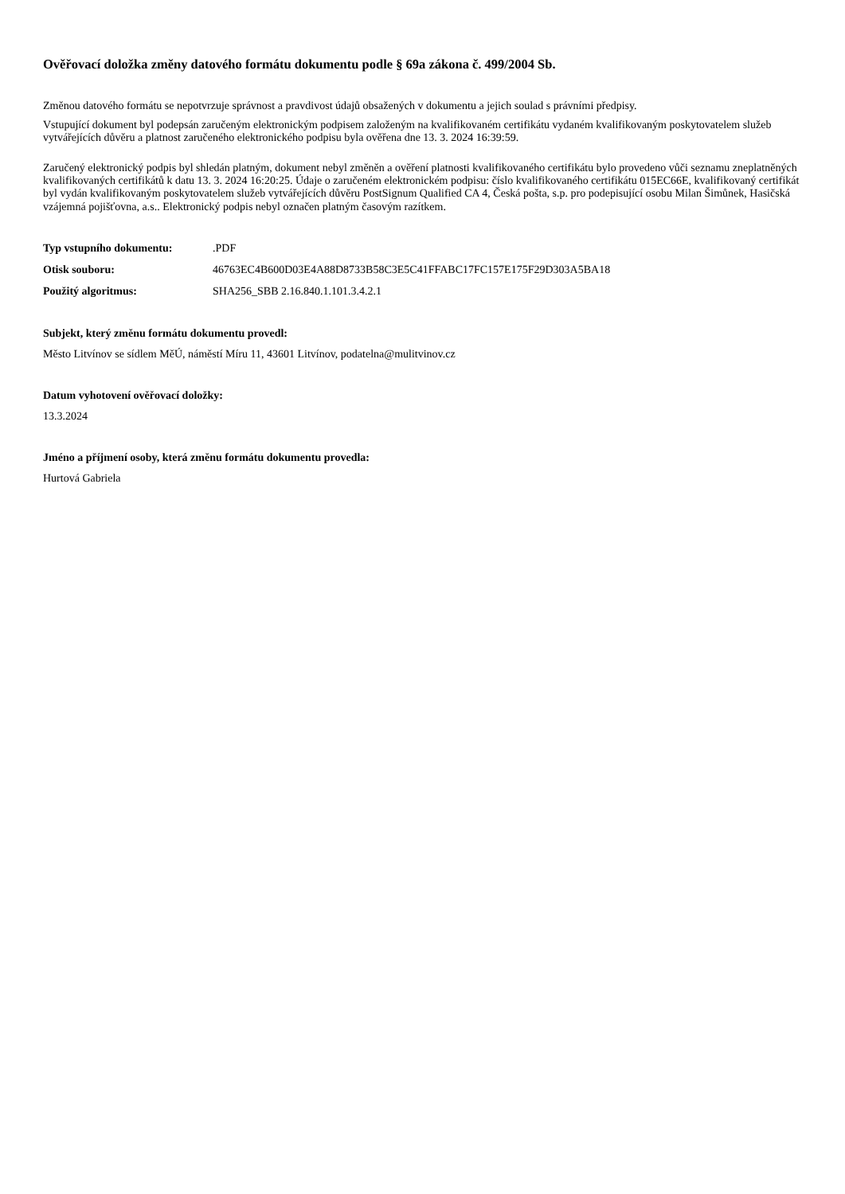Ověřovací doložka změny datového formátu dokumentu podle § 69a zákona č. 499/2004 Sb.
Změnou datového formátu se nepotvrzuje správnost a pravdivost údajů obsažených v dokumentu a jejich soulad s právními předpisy.
Vstupující dokument byl podepsán zaručeným elektronickým podpisem založeným na kvalifikovaném certifikátu vydaném kvalifikovaným poskytovatelem služeb vytvářejících důvěru a platnost zaručeného elektronického podpisu byla ověřena dne 13. 3. 2024 16:39:59.
Zaručený elektronický podpis byl shledán platným, dokument nebyl změněn a ověření platnosti kvalifikovaného certifikátu bylo provedeno vůči seznamu zneplatněných kvalifikovaných certifikátů k datu 13. 3. 2024 16:20:25. Údaje o zaručeném elektronickém podpisu: číslo kvalifikovaného certifikátu 015EC66E, kvalifikovaný certifikát byl vydán kvalifikovaným poskytovatelem služeb vytvářejících důvěru PostSignum Qualified CA 4, Česká pošta, s.p. pro podepisující osobu Milan Šimůnek, Hasičská vzájemná pojišťovna, a.s.. Elektronický podpis nebyl označen platným časovým razítkem.
| Typ vstupního dokumentu: | .PDF |
| Otisk souboru: | 46763EC4B600D03E4A88D8733B58C3E5C41FFABC17FC157E175F29D303A5BA18 |
| Použitý algoritmus: | SHA256_SBB 2.16.840.1.101.3.4.2.1 |
Subjekt, který změnu formátu dokumentu provedl:
Město Litvínov se sídlem MěÚ, náměstí Míru 11, 43601 Litvínov, podatelna@mulitvinov.cz
Datum vyhotovení ověřovací doložky:
13.3.2024
Jméno a příjmení osoby, která změnu formátu dokumentu provedla:
Hurtová Gabriela